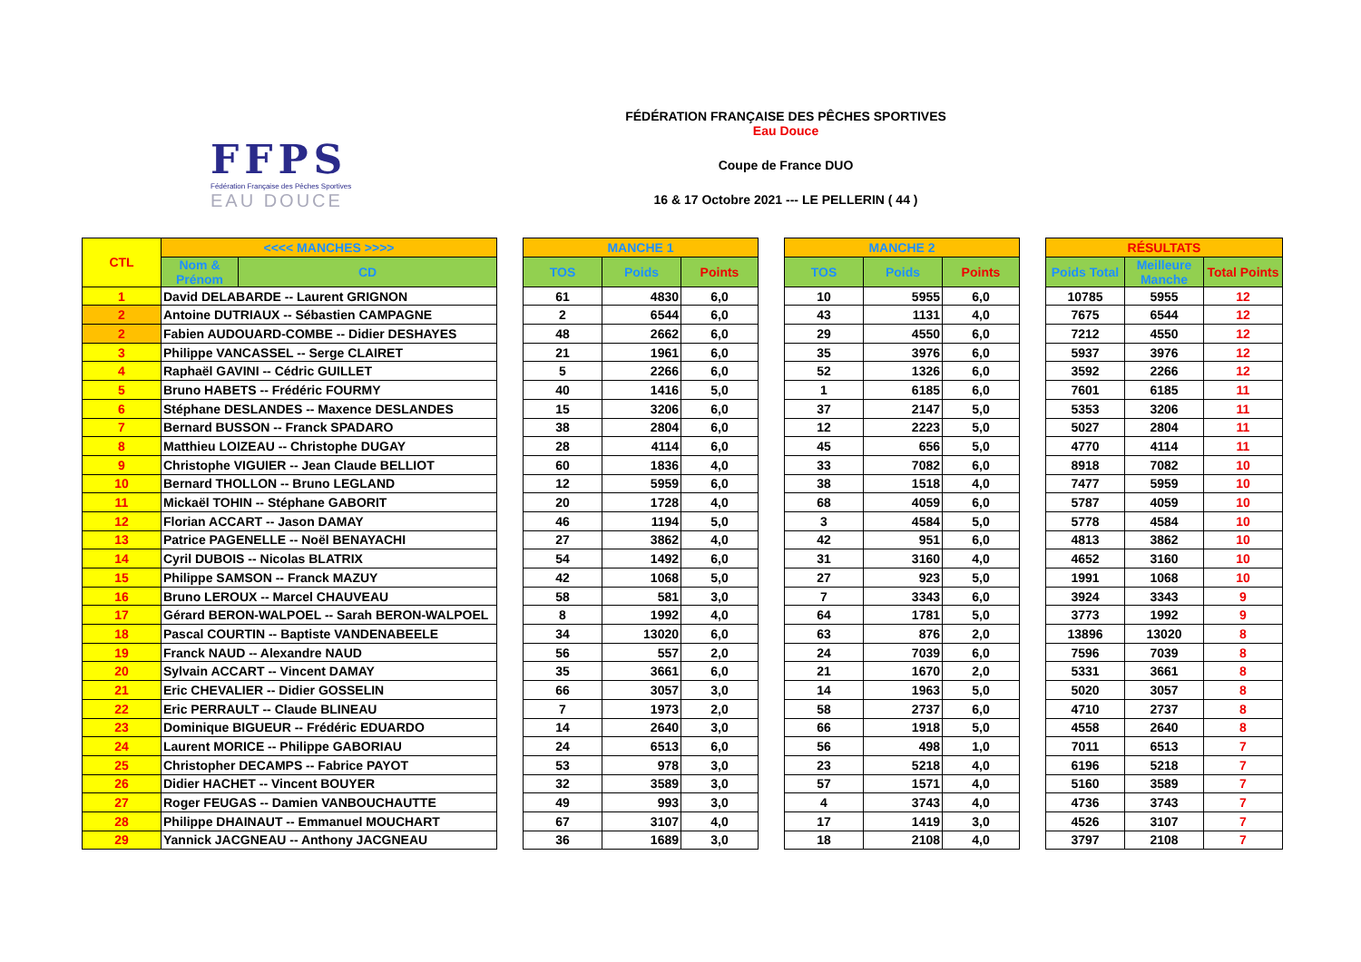FFPS
Fédération Française des Pêches Sportives
EAU DOUCE
FÉDÉRATION FRANÇAISE DES PÊCHES SPORTIVES
Eau Douce
Coupe de France DUO
16 & 17 Octobre 2021 --- LE PELLERIN ( 44 )
| CTL | <<<< MANCHES >>>> | | | MANCHE 1 | | | | MANCHE 2 | | | | RÉSULTATS | | |
| | Nom & Prénom | CD | | TOS | Poids | Points | | TOS | Poids | Points | | Poids Total | Meilleure Manche | Total Points |
| 1 | David DELABARDE -- Laurent GRIGNON | | | 61 | 4830 | 6,0 | | 10 | 5955 | 6,0 | | 10785 | 5955 | 12 |
| 2 | Antoine DUTRIAUX -- Sébastien CAMPAGNE | | | 2 | 6544 | 6,0 | | 43 | 1131 | 4,0 | | 7675 | 6544 | 12 |
| 2 | Fabien AUDOUARD-COMBE -- Didier DESHAYES | | | 48 | 2662 | 6,0 | | 29 | 4550 | 6,0 | | 7212 | 4550 | 12 |
| 3 | Philippe VANCASSEL -- Serge CLAIRET | | | 21 | 1961 | 6,0 | | 35 | 3976 | 6,0 | | 5937 | 3976 | 12 |
| 4 | Raphaël GAVINI -- Cédric GUILLET | | | 5 | 2266 | 6,0 | | 52 | 1326 | 6,0 | | 3592 | 2266 | 12 |
| 5 | Bruno HABETS -- Frédéric FOURMY | | | 40 | 1416 | 5,0 | | 1 | 6185 | 6,0 | | 7601 | 6185 | 11 |
| 6 | Stéphane DESLANDES -- Maxence DESLANDES | | | 15 | 3206 | 6,0 | | 37 | 2147 | 5,0 | | 5353 | 3206 | 11 |
| 7 | Bernard BUSSON -- Franck SPADARO | | | 38 | 2804 | 6,0 | | 12 | 2223 | 5,0 | | 5027 | 2804 | 11 |
| 8 | Matthieu LOIZEAU -- Christophe DUGAY | | | 28 | 4114 | 6,0 | | 45 | 656 | 5,0 | | 4770 | 4114 | 11 |
| 9 | Christophe VIGUIER -- Jean Claude BELLIOT | | | 60 | 1836 | 4,0 | | 33 | 7082 | 6,0 | | 8918 | 7082 | 10 |
| 10 | Bernard THOLLON -- Bruno LEGLAND | | | 12 | 5959 | 6,0 | | 38 | 1518 | 4,0 | | 7477 | 5959 | 10 |
| 11 | Mickaël TOHIN -- Stéphane GABORIT | | | 20 | 1728 | 4,0 | | 68 | 4059 | 6,0 | | 5787 | 4059 | 10 |
| 12 | Florian ACCART -- Jason DAMAY | | | 46 | 1194 | 5,0 | | 3 | 4584 | 5,0 | | 5778 | 4584 | 10 |
| 13 | Patrice PAGENELLE -- Noël BENAYACHI | | | 27 | 3862 | 4,0 | | 42 | 951 | 6,0 | | 4813 | 3862 | 10 |
| 14 | Cyril DUBOIS -- Nicolas BLATRIX | | | 54 | 1492 | 6,0 | | 31 | 3160 | 4,0 | | 4652 | 3160 | 10 |
| 15 | Philippe SAMSON -- Franck MAZUY | | | 42 | 1068 | 5,0 | | 27 | 923 | 5,0 | | 1991 | 1068 | 10 |
| 16 | Bruno LEROUX -- Marcel CHAUVEAU | | | 58 | 581 | 3,0 | | 7 | 3343 | 6,0 | | 3924 | 3343 | 9 |
| 17 | Gérard BERON-WALPOEL -- Sarah BERON-WALPOEL | | | 8 | 1992 | 4,0 | | 64 | 1781 | 5,0 | | 3773 | 1992 | 9 |
| 18 | Pascal COURTIN -- Baptiste VANDENABEELE | | | 34 | 13020 | 6,0 | | 63 | 876 | 2,0 | | 13896 | 13020 | 8 |
| 19 | Franck NAUD -- Alexandre NAUD | | | 56 | 557 | 2,0 | | 24 | 7039 | 6,0 | | 7596 | 7039 | 8 |
| 20 | Sylvain ACCART -- Vincent DAMAY | | | 35 | 3661 | 6,0 | | 21 | 1670 | 2,0 | | 5331 | 3661 | 8 |
| 21 | Eric CHEVALIER -- Didier GOSSELIN | | | 66 | 3057 | 3,0 | | 14 | 1963 | 5,0 | | 5020 | 3057 | 8 |
| 22 | Eric PERRAULT -- Claude BLINEAU | | | 7 | 1973 | 2,0 | | 58 | 2737 | 6,0 | | 4710 | 2737 | 8 |
| 23 | Dominique BIGUEUR -- Frédéric EDUARDO | | | 14 | 2640 | 3,0 | | 66 | 1918 | 5,0 | | 4558 | 2640 | 8 |
| 24 | Laurent MORICE -- Philippe GABORIAU | | | 24 | 6513 | 6,0 | | 56 | 498 | 1,0 | | 7011 | 6513 | 7 |
| 25 | Christopher DECAMPS -- Fabrice PAYOT | | | 53 | 978 | 3,0 | | 23 | 5218 | 4,0 | | 6196 | 5218 | 7 |
| 26 | Didier HACHET -- Vincent BOUYER | | | 32 | 3589 | 3,0 | | 57 | 1571 | 4,0 | | 5160 | 3589 | 7 |
| 27 | Roger FEUGAS -- Damien VANBOUCHAUTTE | | | 49 | 993 | 3,0 | | 4 | 3743 | 4,0 | | 4736 | 3743 | 7 |
| 28 | Philippe DHAINAUT -- Emmanuel MOUCHART | | | 67 | 3107 | 4,0 | | 17 | 1419 | 3,0 | | 4526 | 3107 | 7 |
| 29 | Yannick JACGNEAU -- Anthony JACGNEAU | | | 36 | 1689 | 3,0 | | 18 | 2108 | 4,0 | | 3797 | 2108 | 7 |